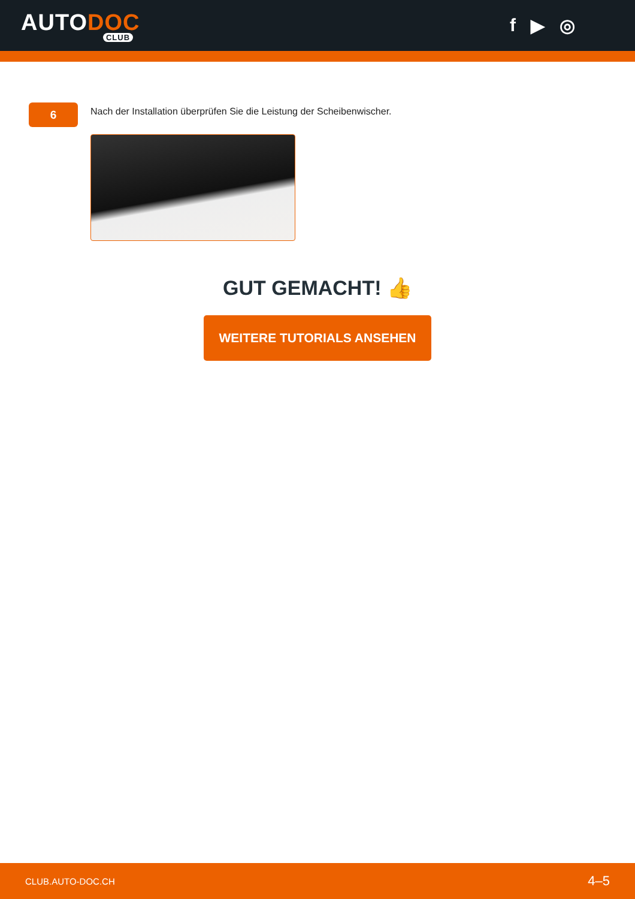AUTODOC
CLUB
f ▶ ◎
6
Nach der Installation überprüfen Sie die Leistung der Scheibenwischer.
GUT GEMACHT! 👍
WEITERE TUTORIALS ANSEHEN
CLUB.AUTO-DOC.CH 4–5